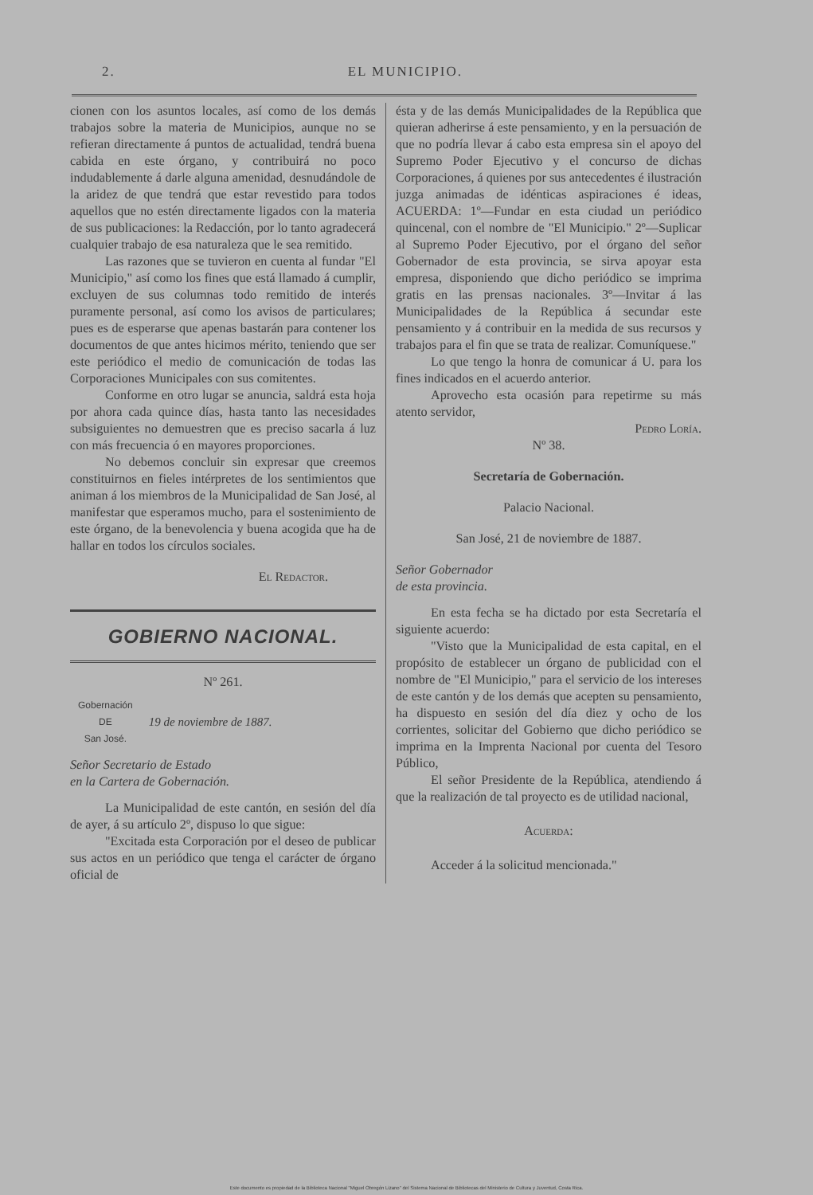2. EL MUNICIPIO.
cionen con los asuntos locales, así como de los demás trabajos sobre la materia de Municipios, aunque no se refieran directamente á puntos de actualidad, tendrá buena cabida en este órgano, y contribuirá no poco indudablemente á darle alguna amenidad, desnudándole de la aridez de que tendrá que estar revestido para todos aquellos que no estén directamente ligados con la materia de sus publicaciones: la Redacción, por lo tanto agradecerá cualquier trabajo de esa naturaleza que le sea remitido.
Las razones que se tuvieron en cuenta al fundar "El Municipio," así como los fines que está llamado á cumplir, excluyen de sus columnas todo remitido de interés puramente personal, así como los avisos de particulares; pues es de esperarse que apenas bastarán para contener los documentos de que antes hicimos mérito, teniendo que ser este periódico el medio de comunicación de todas las Corporaciones Municipales con sus comitentes.
Conforme en otro lugar se anuncia, saldrá esta hoja por ahora cada quince días, hasta tanto las necesidades subsiguientes no demuestren que es preciso sacarla á luz con más frecuencia ó en mayores proporciones.
No debemos concluir sin expresar que creemos constituirnos en fieles intérpretes de los sentimientos que animan á los miembros de la Municipalidad de San José, al manifestar que esperamos mucho, para el sostenimiento de este órgano, de la benevolencia y buena acogida que ha de hallar en todos los círculos sociales.
El Redactor.
GOBIERNO NACIONAL.
Nº 261.
Gobernación
DE
San José. 19 de noviembre de 1887.
Señor Secretario de Estado
en la Cartera de Gobernación.
La Municipalidad de este cantón, en sesión del día de ayer, á su artículo 2º, dispuso lo que sigue:
"Excitada esta Corporación por el deseo de publicar sus actos en un periódico que tenga el carácter de órgano oficial de
ésta y de las demás Municipalidades de la República que quieran adherirse á este pensamiento, y en la persuación de que no podría llevar á cabo esta empresa sin el apoyo del Supremo Poder Ejecutivo y el concurso de dichas Corporaciones, á quienes por sus antecedentes é ilustración juzga animadas de idénticas aspiraciones é ideas, ACUERDA: 1º—Fundar en esta ciudad un periódico quincenal, con el nombre de "El Municipio." 2º—Suplicar al Supremo Poder Ejecutivo, por el órgano del señor Gobernador de esta provincia, se sirva apoyar esta empresa, disponiendo que dicho periódico se imprima gratis en las prensas nacionales. 3º—Invitar á las Municipalidades de la República á secundar este pensamiento y á contribuir en la medida de sus recursos y trabajos para el fin que se trata de realizar. Comuníquese."
Lo que tengo la honra de comunicar á U. para los fines indicados en el acuerdo anterior.
Aprovecho esta ocasión para repetirme su más atento servidor,
Pedro Loría.
Nº 38.
Secretaría de Gobernación.
Palacio Nacional.
San José, 21 de noviembre de 1887.
Señor Gobernador
de esta provincia.
En esta fecha se ha dictado por esta Secretaría el siguiente acuerdo:
"Visto que la Municipalidad de esta capital, en el propósito de establecer un órgano de publicidad con el nombre de "El Municipio," para el servicio de los intereses de este cantón y de los demás que acepten su pensamiento, ha dispuesto en sesión del día diez y ocho de los corrientes, solicitar del Gobierno que dicho periódico se imprima en la Imprenta Nacional por cuenta del Tesoro Público,
El señor Presidente de la República, atendiendo á que la realización de tal proyecto es de utilidad nacional,
Acuerda:
Acceder á la solicitud mencionada."
Este documento es propiedad de la Biblioteca Nacional "Miguel Obregón Lizano" del Sistema Nacional de Bibliotecas del Ministerio de Cultura y Juventud, Costa Rica.